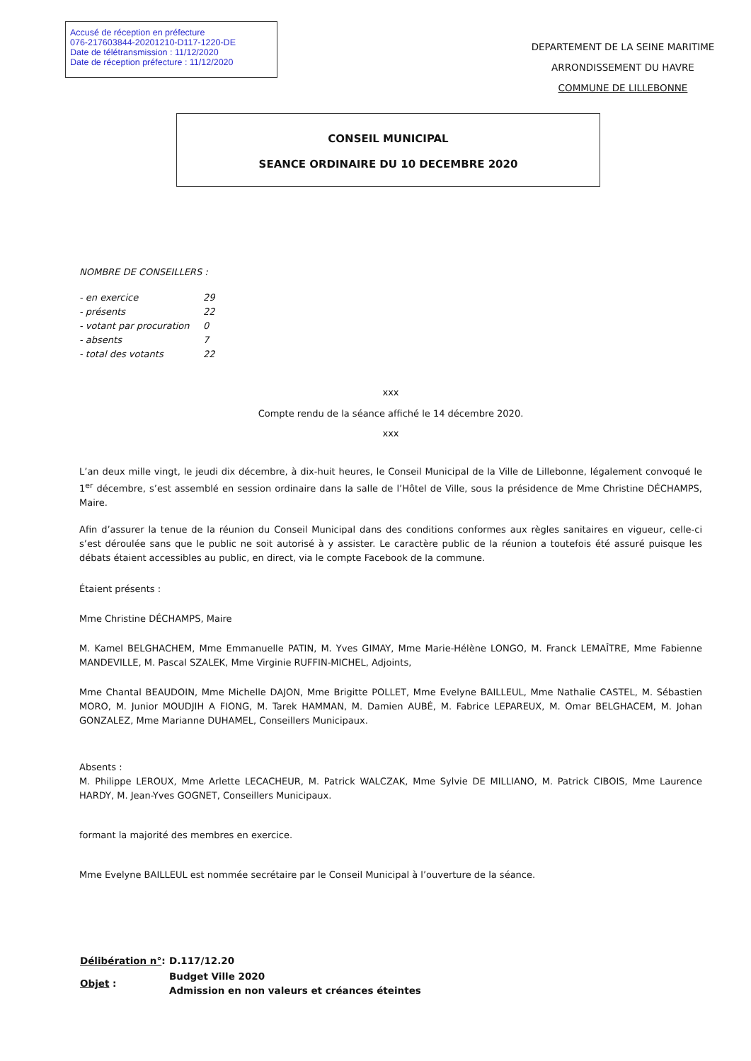Accusé de réception en préfecture
076-217603844-20201210-D117-1220-DE
Date de télétransmission : 11/12/2020
Date de réception préfecture : 11/12/2020
DEPARTEMENT DE LA SEINE MARITIME
ARRONDISSEMENT DU HAVRE
COMMUNE DE LILLEBONNE
CONSEIL MUNICIPAL
SEANCE ORDINAIRE DU 10 DECEMBRE 2020
NOMBRE DE CONSEILLERS :
| - en exercice | 29 |
| - présents | 22 |
| - votant par procuration | 0 |
| - absents | 7 |
| - total des votants | 22 |
xxx
Compte rendu de la séance affiché le 14 décembre 2020.
xxx
L’an deux mille vingt, le jeudi dix décembre, à dix-huit heures, le Conseil Municipal de la Ville de Lillebonne, légalement convoqué le 1<sup>er</sup> décembre, s’est assemblé en session ordinaire dans la salle de l’Hôtel de Ville, sous la présidence de Mme Christine DÉCHAMPS, Maire.
Afin d’assurer la tenue de la réunion du Conseil Municipal dans des conditions conformes aux règles sanitaires en vigueur, celle-ci s’est déroulée sans que le public ne soit autorisé à y assister. Le caractère public de la réunion a toutefois été assuré puisque les débats étaient accessibles au public, en direct, via le compte Facebook de la commune.
Étaient présents :
Mme Christine DÉCHAMPS, Maire
M. Kamel BELGHACHEM, Mme Emmanuelle PATIN, M. Yves GIMAY, Mme Marie-Hélène LONGO, M. Franck LEMAÎTRE, Mme Fabienne MANDEVILLE, M. Pascal SZALEK, Mme Virginie RUFFIN-MICHEL, Adjoints,
Mme Chantal BEAUDOIN, Mme Michelle DAJON, Mme Brigitte POLLET, Mme Evelyne BAILLEUL, Mme Nathalie CASTEL, M. Sébastien MORO, M. Junior MOUDJIH A FIONG, M. Tarek HAMMAN, M. Damien AUBÉ, M. Fabrice LEPAREUX, M. Omar BELGHACEM, M. Johan GONZALEZ, Mme Marianne DUHAMEL, Conseillers Municipaux.
Absents :
M. Philippe LEROUX, Mme Arlette LECACHEUR, M. Patrick WALCZAK, Mme Sylvie DE MILLIANO, M. Patrick CIBOIS, Mme Laurence HARDY, M. Jean-Yves GOGNET, Conseillers Municipaux.
formant la majorité des membres en exercice.
Mme Evelyne BAILLEUL est nommée secrétaire par le Conseil Municipal à l’ouverture de la séance.
| Délibération n° : | D.117/12.20 |
| Objet : | Budget Ville 2020 Admission en non valeurs et créances éteintes |